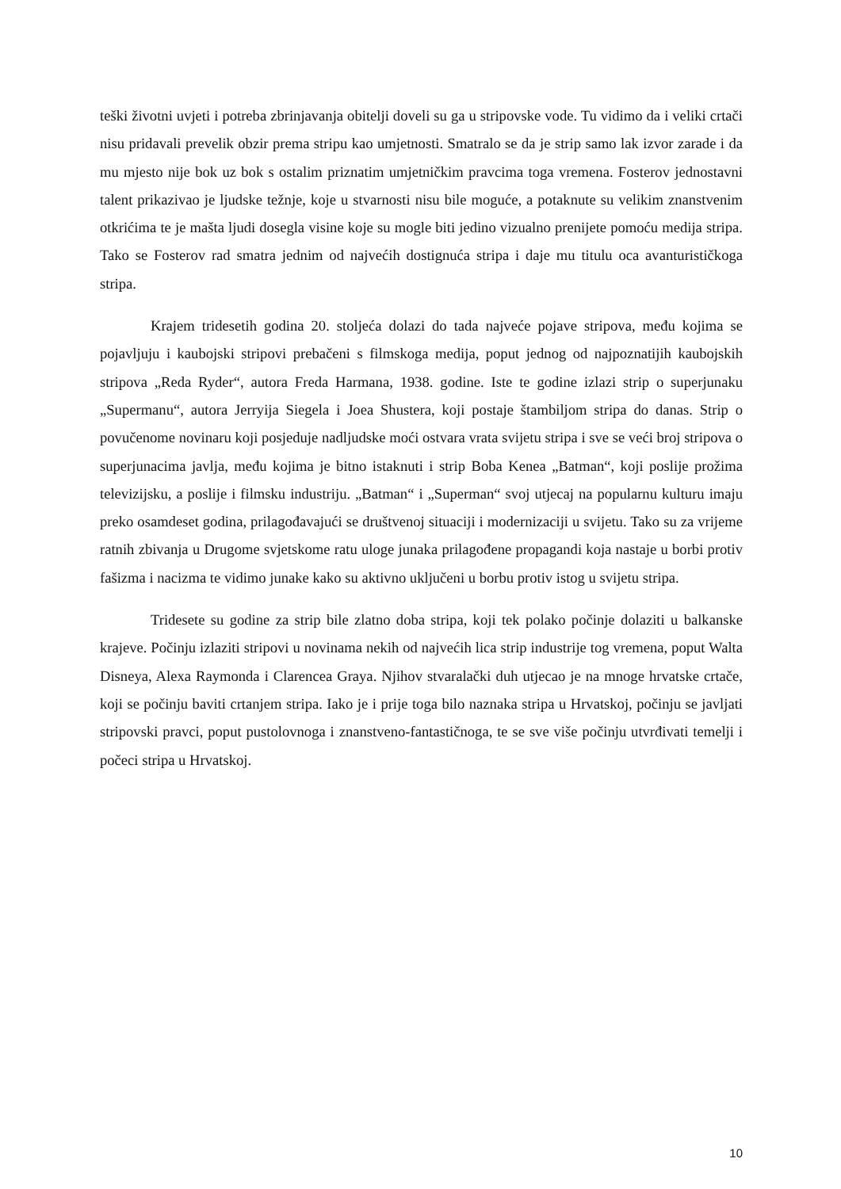teški životni uvjeti i potreba zbrinjavanja obitelji doveli su ga u stripovske vode. Tu vidimo da i veliki crtači nisu pridavali prevelik obzir prema stripu kao umjetnosti. Smatralo se da je strip samo lak izvor zarade i da mu mjesto nije bok uz bok s ostalim priznatim umjetničkim pravcima toga vremena. Fosterov jednostavni talent prikazivao je ljudske težnje, koje u stvarnosti nisu bile moguće, a potaknute su velikim znanstvenim otkrićima te je mašta ljudi dosegla visine koje su mogle biti jedino vizualno prenijete pomoću medija stripa. Tako se Fosterov rad smatra jednim od najvećih dostignuća stripa i daje mu titulu oca avanturističkoga stripa.
Krajem tridesetih godina 20. stoljeća dolazi do tada najveće pojave stripova, među kojima se pojavljuju i kaubojski stripovi prebačeni s filmskoga medija, poput jednog od najpoznatijih kaubojskih stripova „Reda Ryder“, autora Freda Harmana, 1938. godine. Iste te godine izlazi strip o superjunaku „Supermanu“, autora Jerryija Siegela i Joea Shustera, koji postaje štambiljom stripa do danas. Strip o povučenome novinaru koji posjeduje nadljudske moći ostvara vrata svijetu stripa i sve se veći broj stripova o superjunacima javlja, među kojima je bitno istaknuti i strip Boba Kenea „Batman“, koji poslije prožima televizijsku, a poslije i filmsku industriju. „Batman“ i „Superman“ svoj utjecaj na popularnu kulturu imaju preko osamdeset godina, prilagođavajući se društvenoj situaciji i modernizaciji u svijetu. Tako su za vrijeme ratnih zbivanja u Drugome svjetskome ratu uloge junaka prilagođene propagandi koja nastaje u borbi protiv fašizma i nacizma te vidimo junake kako su aktivno uključeni u borbu protiv istog u svijetu stripa.
Tridesete su godine za strip bile zlatno doba stripa, koji tek polako počinje dolaziti u balkanske krajeve. Počinju izlaziti stripovi u novinama nekih od najvećih lica strip industrije tog vremena, poput Walta Disneya, Alexa Raymonda i Clarencea Graya. Njihov stvaralački duh utjecao je na mnoge hrvatske crtače, koji se počinju baviti crtanjem stripa. Iako je i prije toga bilo naznaka stripa u Hrvatskoj, počinju se javljati stripovski pravci, poput pustolovnoga i znanstveno-fantastičnoga, te se sve više počinju utvrđivati temelji i počeci stripa u Hrvatskoj.
10